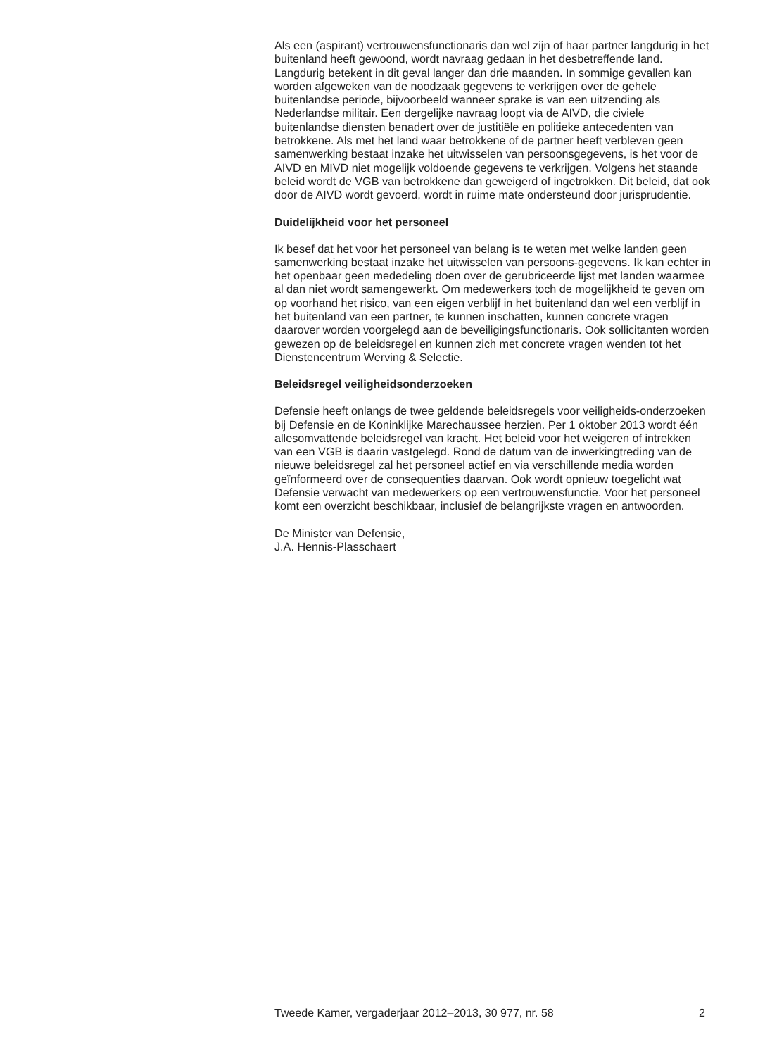Als een (aspirant) vertrouwensfunctionaris dan wel zijn of haar partner langdurig in het buitenland heeft gewoond, wordt navraag gedaan in het desbetreffende land. Langdurig betekent in dit geval langer dan drie maanden. In sommige gevallen kan worden afgeweken van de noodzaak gegevens te verkrijgen over de gehele buitenlandse periode, bijvoorbeeld wanneer sprake is van een uitzending als Nederlandse militair. Een dergelijke navraag loopt via de AIVD, die civiele buitenlandse diensten benadert over de justitiële en politieke antecedenten van betrokkene. Als met het land waar betrokkene of de partner heeft verbleven geen samenwerking bestaat inzake het uitwisselen van persoonsgegevens, is het voor de AIVD en MIVD niet mogelijk voldoende gegevens te verkrijgen. Volgens het staande beleid wordt de VGB van betrokkene dan geweigerd of ingetrokken. Dit beleid, dat ook door de AIVD wordt gevoerd, wordt in ruime mate ondersteund door jurisprudentie.
Duidelijkheid voor het personeel
Ik besef dat het voor het personeel van belang is te weten met welke landen geen samenwerking bestaat inzake het uitwisselen van persoons-gegevens. Ik kan echter in het openbaar geen mededeling doen over de gerubriceerde lijst met landen waarmee al dan niet wordt samengewerkt. Om medewerkers toch de mogelijkheid te geven om op voorhand het risico, van een eigen verblijf in het buitenland dan wel een verblijf in het buitenland van een partner, te kunnen inschatten, kunnen concrete vragen daarover worden voorgelegd aan de beveiligingsfunctionaris. Ook sollicitanten worden gewezen op de beleidsregel en kunnen zich met concrete vragen wenden tot het Dienstencentrum Werving & Selectie.
Beleidsregel veiligheidsonderzoeken
Defensie heeft onlangs de twee geldende beleidsregels voor veiligheids-onderzoeken bij Defensie en de Koninklijke Marechaussee herzien. Per 1 oktober 2013 wordt één allesomvattende beleidsregel van kracht. Het beleid voor het weigeren of intrekken van een VGB is daarin vastgelegd. Rond de datum van de inwerkingtreding van de nieuwe beleidsregel zal het personeel actief en via verschillende media worden geïnformeerd over de consequenties daarvan. Ook wordt opnieuw toegelicht wat Defensie verwacht van medewerkers op een vertrouwensfunctie. Voor het personeel komt een overzicht beschikbaar, inclusief de belangrijkste vragen en antwoorden.
De Minister van Defensie,
J.A. Hennis-Plasschaert
Tweede Kamer, vergaderjaar 2012–2013, 30 977, nr. 58 2